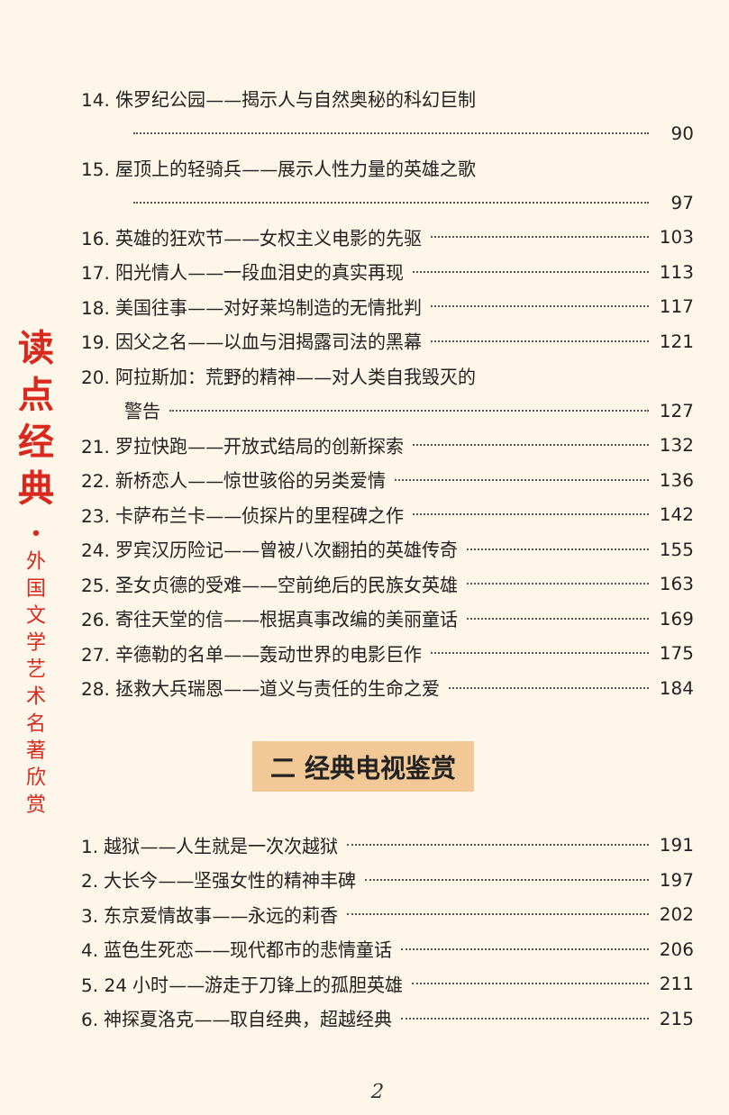读
点
经
典
•
外
国
文
学
艺
术
名
著
欣
赏
14. 侏罗纪公园——揭示人与自然奥秘的科幻巨制
90
15. 屋顶上的轻骑兵——展示人性力量的英雄之歌
97
16. 英雄的狂欢节——女权主义电影的先驱 103
17. 阳光情人——一段血泪史的真实再现 113
18. 美国往事——对好莱坞制造的无情批判 117
19. 因父之名——以血与泪揭露司法的黑幕 121
20. 阿拉斯加：荒野的精神——对人类自我毁灭的
警告 127
21. 罗拉快跑——开放式结局的创新探索 132
22. 新桥恋人——惊世骇俗的另类爱情 136
23. 卡萨布兰卡——侦探片的里程碑之作 142
24. 罗宾汉历险记——曾被八次翻拍的英雄传奇 155
25. 圣女贞德的受难——空前绝后的民族女英雄 163
26. 寄往天堂的信——根据真事改编的美丽童话 169
27. 辛德勒的名单——轰动世界的电影巨作 175
28. 拯救大兵瑞恩——道义与责任的生命之爱 184
二 经典电视鉴赏
1. 越狱——人生就是一次次越狱 191
2. 大长今——坚强女性的精神丰碑 197
3. 东京爱情故事——永远的莉香 202
4. 蓝色生死恋——现代都市的悲情童话 206
5. 24 小时——游走于刀锋上的孤胆英雄 211
6. 神探夏洛克——取自经典，超越经典 215
2